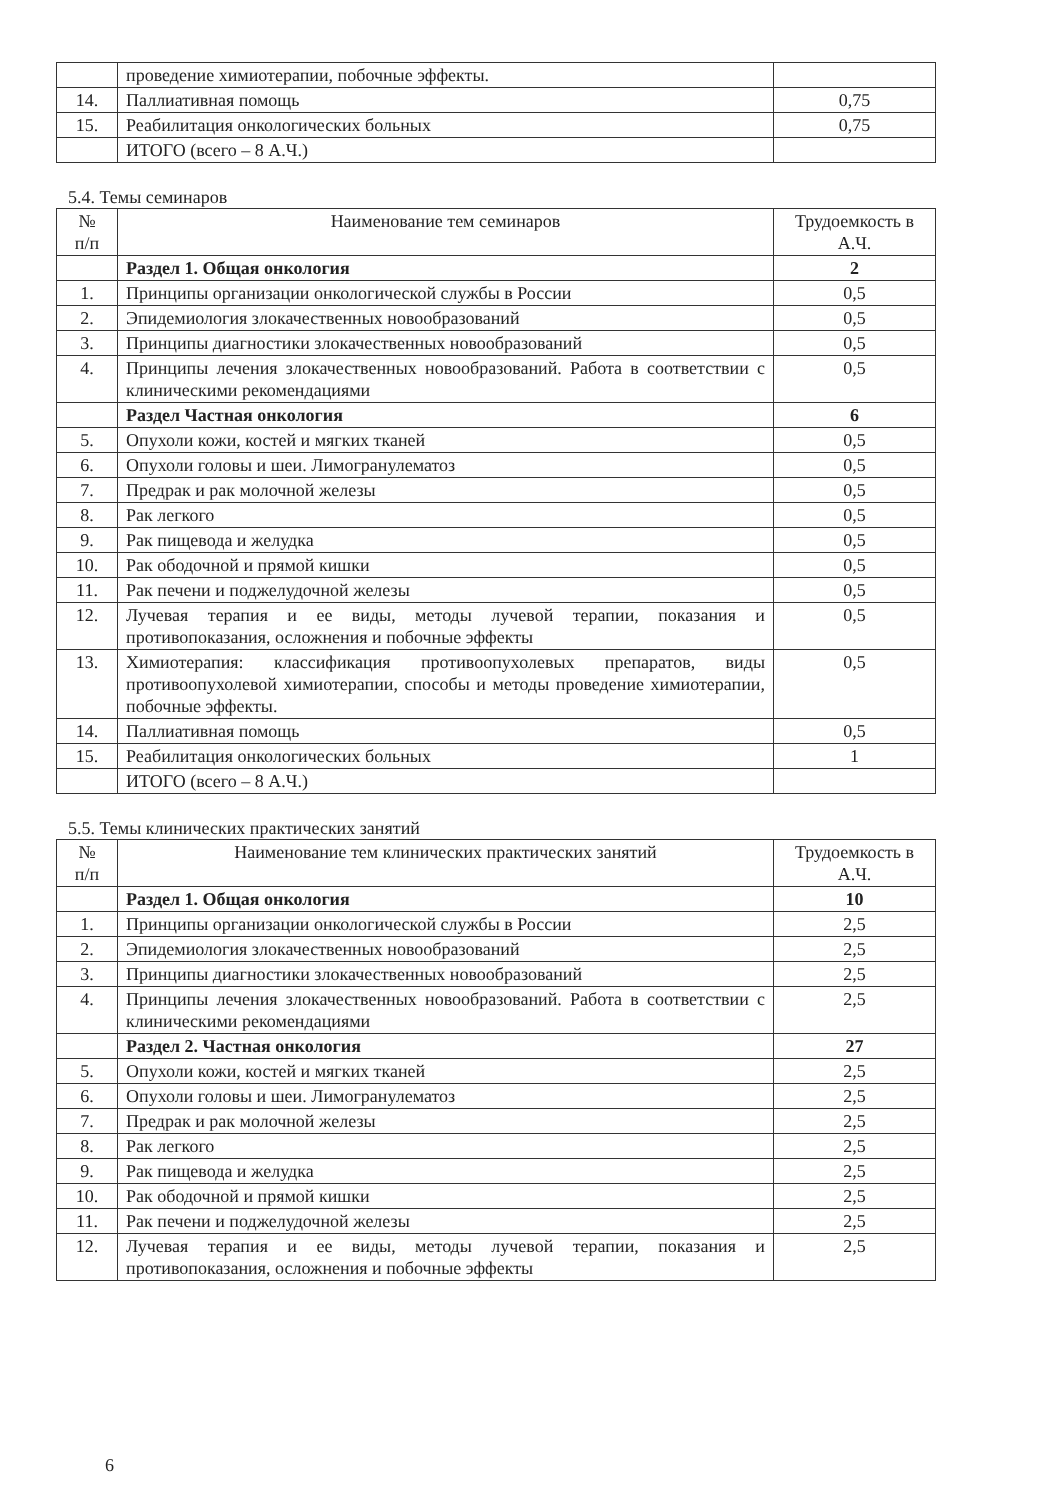| | проведение химиотерапии, побочные эффекты. | |
| 14. | Паллиативная помощь | 0,75 |
| 15. | Реабилитация онкологических больных | 0,75 |
| | ИТОГО (всего – 8 А.Ч.) | |
5.4. Темы семинаров
| № п/п | Наименование тем семинаров | Трудоемкость в А.Ч. |
| --- | --- | --- |
| | Раздел 1. Общая онкология | 2 |
| 1. | Принципы организации онкологической службы в России | 0,5 |
| 2. | Эпидемиология злокачественных новообразований | 0,5 |
| 3. | Принципы диагностики злокачественных новообразований | 0,5 |
| 4. | Принципы лечения злокачественных новообразований. Работа в соответствии с клиническими рекомендациями | 0,5 |
| | Раздел Частная онкология | 6 |
| 5. | Опухоли кожи, костей и мягких тканей | 0,5 |
| 6. | Опухоли головы и шеи. Лимогранулематоз | 0,5 |
| 7. | Предрак и рак молочной железы | 0,5 |
| 8. | Рак легкого | 0,5 |
| 9. | Рак пищевода и желудка | 0,5 |
| 10. | Рак ободочной и прямой кишки | 0,5 |
| 11. | Рак печени и поджелудочной железы | 0,5 |
| 12. | Лучевая терапия и ее виды, методы лучевой терапии, показания и противопоказания, осложнения и побочные эффекты | 0,5 |
| 13. | Химиотерапия: классификация противоопухолевых препаратов, виды противоопухолевой химиотерапии, способы и методы проведение химиотерапии, побочные эффекты. | 0,5 |
| 14. | Паллиативная помощь | 0,5 |
| 15. | Реабилитация онкологических больных | 1 |
| | ИТОГО (всего – 8 А.Ч.) | |
5.5. Темы клинических практических занятий
| № п/п | Наименование тем клинических практических занятий | Трудоемкость в А.Ч. |
| --- | --- | --- |
| | Раздел 1. Общая онкология | 10 |
| 1. | Принципы организации онкологической службы в России | 2,5 |
| 2. | Эпидемиология злокачественных новообразований | 2,5 |
| 3. | Принципы диагностики злокачественных новообразований | 2,5 |
| 4. | Принципы лечения злокачественных новообразований. Работа в соответствии с клиническими рекомендациями | 2,5 |
| | Раздел 2. Частная онкология | 27 |
| 5. | Опухоли кожи, костей и мягких тканей | 2,5 |
| 6. | Опухоли головы и шеи. Лимогранулематоз | 2,5 |
| 7. | Предрак и рак молочной железы | 2,5 |
| 8. | Рак легкого | 2,5 |
| 9. | Рак пищевода и желудка | 2,5 |
| 10. | Рак ободочной и прямой кишки | 2,5 |
| 11. | Рак печени и поджелудочной железы | 2,5 |
| 12. | Лучевая терапия и ее виды, методы лучевой терапии, показания и противопоказания, осложнения и побочные эффекты | 2,5 |
6